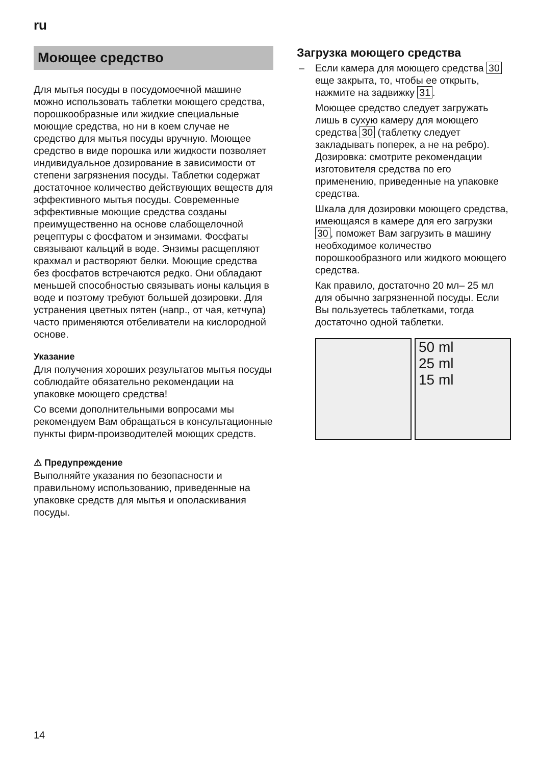ru
Моющее средство
Для мытья посуды в посудомоечной машине можно использовать таблетки моющего средства, порошкообразные или жидкие специальные моющие средства, но ни в коем случае не средство для мытья посуды вручную. Моющее средство в виде порошка или жидкости позволяет индивидуальное дозирование в зависимости от степени загрязнения посуды. Таблетки содержат достаточное количество действующих веществ для эффективного мытья посуды. Современные эффективные моющие средства созданы преимущественно на основе слабощелочной рецептуры с фосфатом и энзимами. Фосфаты связывают кальций в воде. Энзимы расщепляют крахмал и растворяют белки. Моющие средства без фосфатов встречаются редко. Они обладают меньшей способностью связывать ионы кальция в воде и поэтому требуют большей дозировки. Для устранения цветных пятен (напр., от чая, кетчупа) часто применяются отбеливатели на кислородной основе.
Указание
Для получения хороших результатов мытья посуды соблюдайте обязательно рекомендации на упаковке моющего средства!
Со всеми дополнительными вопросами мы рекомендуем Вам обращаться в консультационные пункты фирм-производителей моющих средств.
⚠ Предупреждение
Выполняйте указания по безопасности и правильному использованию, приведенные на упаковке средств для мытья и ополаскивания посуды.
Загрузка моющего средства
– Если камера для моющего средства 30 еще закрыта, то, чтобы ее открыть, нажмите на задвижку 31.
Моющее средство следует загружать лишь в сухую камеру для моющего средства 30 (таблетку следует закладывать поперек, а не на ребро). Дозировка: смотрите рекомендации изготовителя средства по его применению, приведенные на упаковке средства.
Шкала для дозировки моющего средства, имеющаяся в камере для его загрузки 30, поможет Вам загрузить в машину необходимое количество порошкообразного или жидкого моющего средства.
Как правило, достаточно 20 мл– 25 мл для обычно загрязненной посуды. Если Вы пользуетесь таблетками, тогда достаточно одной таблетки.
50 ml
25 ml
15 ml
14